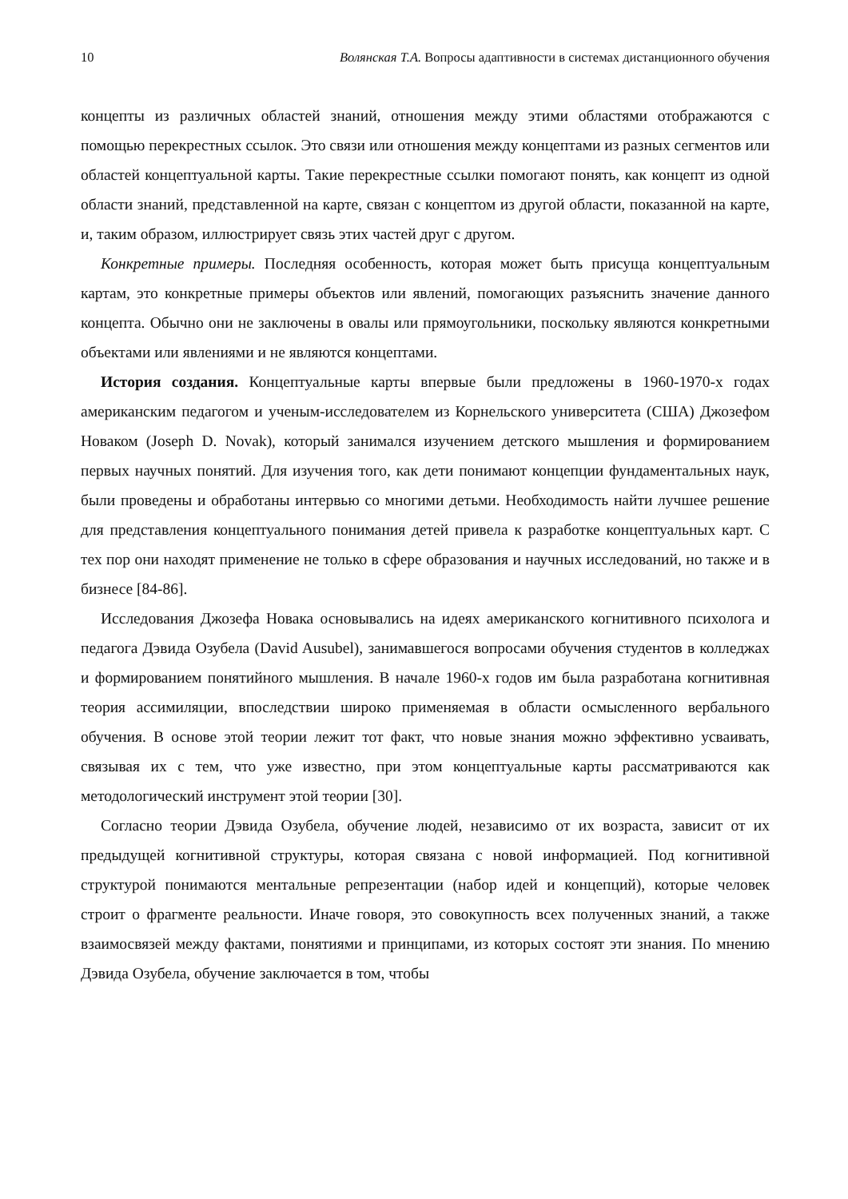10 Волянская Т.А. Вопросы адаптивности в системах дистанционного обучения
концепты из различных областей знаний, отношения между этими областями отображаются с помощью перекрестных ссылок. Это связи или отношения между концептами из разных сегментов или областей концептуальной карты. Такие перекрестные ссылки помогают понять, как концепт из одной области знаний, представленной на карте, связан с концептом из другой области, показанной на карте, и, таким образом, иллюстрирует связь этих частей друг с другом.
Конкретные примеры. Последняя особенность, которая может быть присуща концептуальным картам, это конкретные примеры объектов или явлений, помогающих разъяснить значение данного концепта. Обычно они не заключены в овалы или прямоугольники, поскольку являются конкретными объектами или явлениями и не являются концептами.
История создания. Концептуальные карты впервые были предложены в 1960-1970-х годах американским педагогом и ученым-исследователем из Корнельского университета (США) Джозефом Новаком (Joseph D. Novak), который занимался изучением детского мышления и формированием первых научных понятий. Для изучения того, как дети понимают концепции фундаментальных наук, были проведены и обработаны интервью со многими детьми. Необходимость найти лучшее решение для представления концептуального понимания детей привела к разработке концептуальных карт. С тех пор они находят применение не только в сфере образования и научных исследований, но также и в бизнесе [84-86].
Исследования Джозефа Новака основывались на идеях американского когнитивного психолога и педагога Дэвида Озубела (David Ausubel), занимавшегося вопросами обучения студентов в колледжах и формированием понятийного мышления. В начале 1960-х годов им была разработана когнитивная теория ассимиляции, впоследствии широко применяемая в области осмысленного вербального обучения. В основе этой теории лежит тот факт, что новые знания можно эффективно усваивать, связывая их с тем, что уже известно, при этом концептуальные карты рассматриваются как методологический инструмент этой теории [30].
Согласно теории Дэвида Озубела, обучение людей, независимо от их возраста, зависит от их предыдущей когнитивной структуры, которая связана с новой информацией. Под когнитивной структурой понимаются ментальные репрезентации (набор идей и концепций), которые человек строит о фрагменте реальности. Иначе говоря, это совокупность всех полученных знаний, а также взаимосвязей между фактами, понятиями и принципами, из которых состоят эти знания. По мнению Дэвида Озубела, обучение заключается в том, чтобы